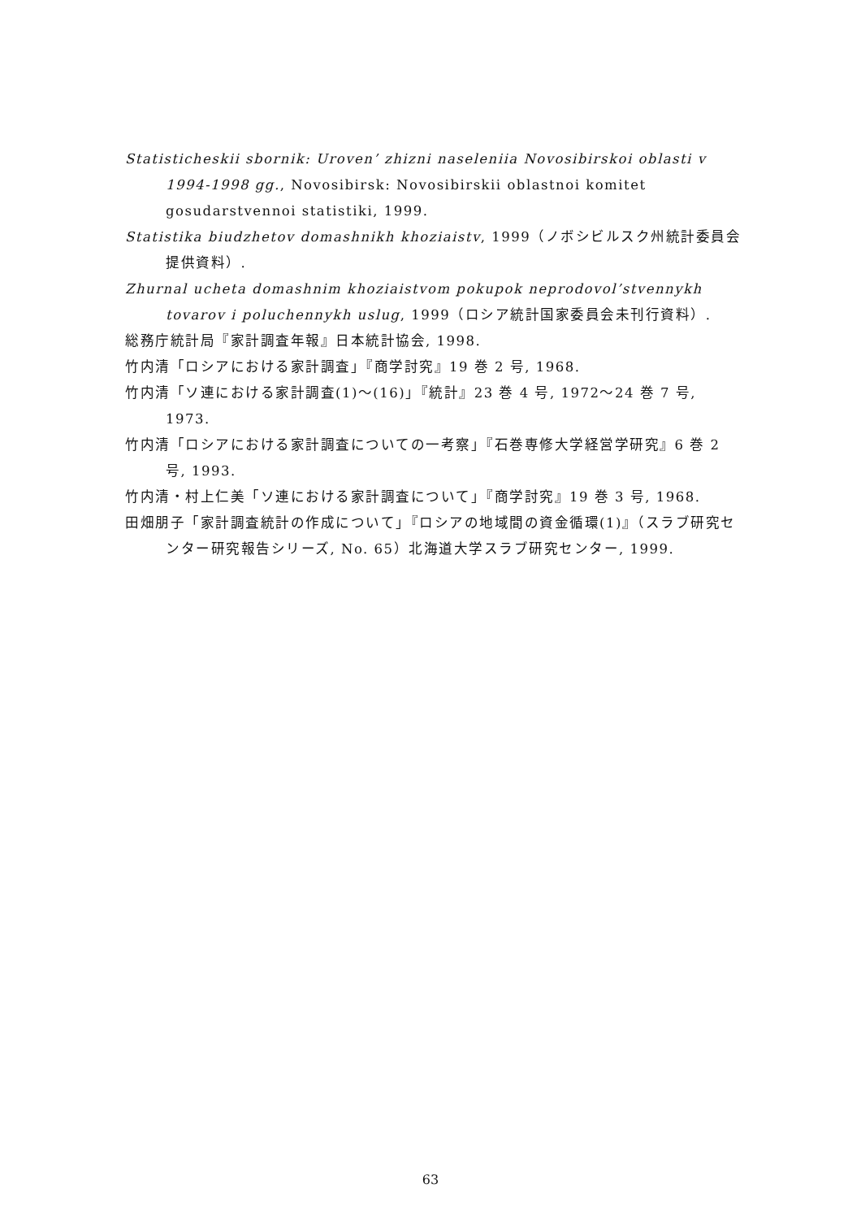Statisticheskii sbornik: Uroven’ zhizni naseleniia Novosibirskoi oblasti v 1994-1998 gg., Novosibirsk: Novosibirskii oblastnoi komitet gosudarstvennoi statistiki, 1999.
Statistika biudzhetov domashnikh khoziaistv, 1999（ノボシビルスク州統計委員会提供資料）.
Zhurnal ucheta domashnim khoziaistvom pokupok neprodovol’stvennykh tovarov i poluchennykh uslug, 1999（ロシア統計国家委員会未刊行資料）.
総務庁統計局『家計調査年報』日本統計協会, 1998.
竹内清「ロシアにおける家計調査」『商学討究』19 巻 2 号, 1968.
竹内清「ソ連における家計調査(1)～(16)」『統計』23 巻 4 号, 1972～24 巻 7 号, 1973.
竹内清「ロシアにおける家計調査についての一考察」『石巻専修大学経営学研究』6 巻 2 号, 1993.
竹内清・村上仁美「ソ連における家計調査について」『商学討究』19 巻 3 号, 1968.
田畑朋子「家計調査統計の作成について」『ロシアの地域間の資金循環(1)』（スラブ研究センター研究報告シリーズ, No. 65）北海道大学スラブ研究センター, 1999.
63